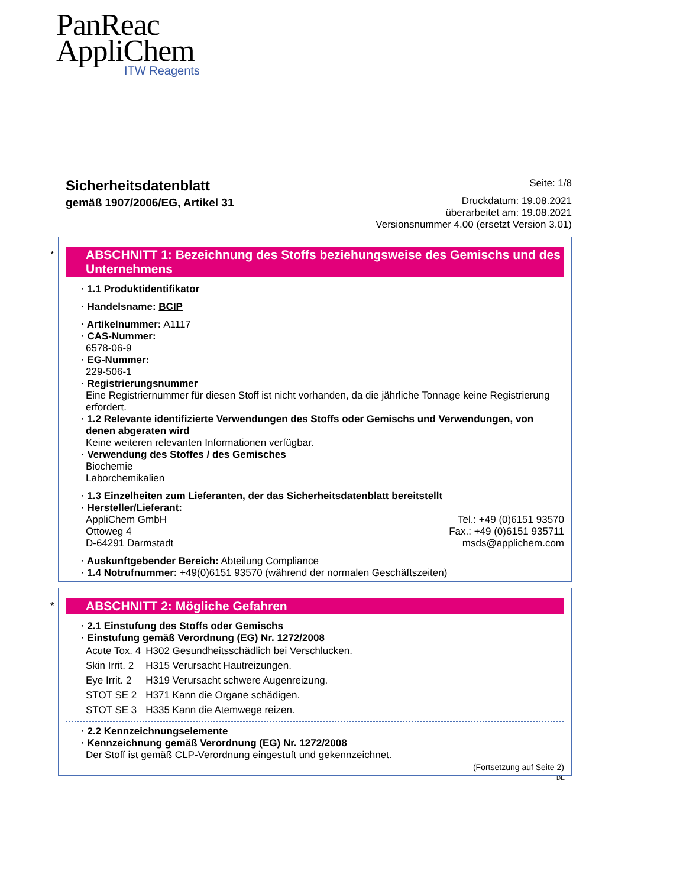PanReac
AppliChem
ITW Reagents
Sicherheitsdatenblatt
gemäß 1907/2006/EG, Artikel 31
Seite: 1/8
Druckdatum: 19.08.2021
überarbeitet am: 19.08.2021
Versionsnummer 4.00 (ersetzt Version 3.01)
*
ABSCHNITT 1: Bezeichnung des Stoffs beziehungsweise des Gemischs und des Unternehmens
· 1.1 Produktidentifikator
· Handelsname: BCIP
· Artikelnummer: A1117
· CAS-Nummer:
6578-06-9
· EG-Nummer:
229-506-1
· Registrierungsnummer
Eine Registriernummer für diesen Stoff ist nicht vorhanden, da die jährliche Tonnage keine Registrierung erfordert.
· 1.2 Relevante identifizierte Verwendungen des Stoffs oder Gemischs und Verwendungen, von denen abgeraten wird
Keine weiteren relevanten Informationen verfügbar.
· Verwendung des Stoffes / des Gemisches
Biochemie
Laborchemikalien
· 1.3 Einzelheiten zum Lieferanten, der das Sicherheitsdatenblatt bereitstellt
· Hersteller/Lieferant:
AppliChem GmbH
Ottoweg 4
D-64291 Darmstadt
Tel.: +49 (0)6151 93570
Fax.: +49 (0)6151 935711
msds@applichem.com
· Auskunftgebender Bereich: Abteilung Compliance
· 1.4 Notrufnummer: +49(0)6151 93570 (während der normalen Geschäftszeiten)
*
ABSCHNITT 2: Mögliche Gefahren
· 2.1 Einstufung des Stoffs oder Gemischs
· Einstufung gemäß Verordnung (EG) Nr. 1272/2008
| Acute Tox. 4 | H302 Gesundheitsschädlich bei Verschlucken. |
| Skin Irrit. 2 | H315 Verursacht Hautreizungen. |
| Eye Irrit. 2 | H319 Verursacht schwere Augenreizung. |
| STOT SE 2 | H371 Kann die Organe schädigen. |
| STOT SE 3 | H335 Kann die Atemwege reizen. |
· 2.2 Kennzeichnungselemente
· Kennzeichnung gemäß Verordnung (EG) Nr. 1272/2008
Der Stoff ist gemäß CLP-Verordnung eingestuft und gekennzeichnet.
(Fortsetzung auf Seite 2)
DE